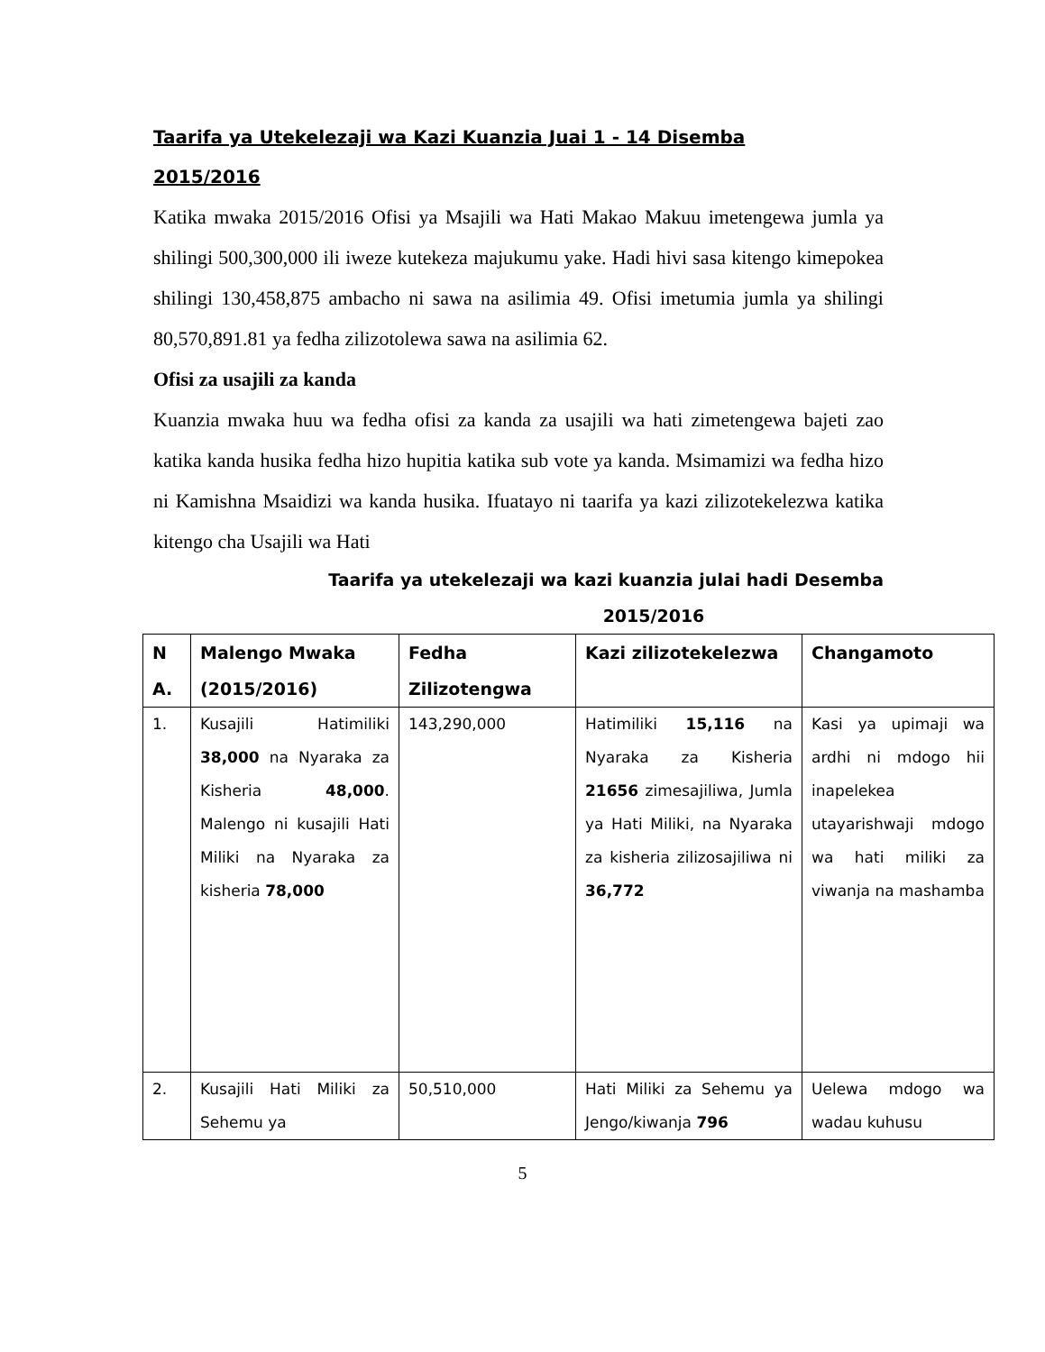Taarifa ya Utekelezaji wa Kazi Kuanzia Juai 1 - 14 Disemba
2015/2016
Katika mwaka 2015/2016 Ofisi ya Msajili wa Hati Makao Makuu imetengewa jumla ya shilingi 500,300,000 ili iweze kutekeza majukumu yake. Hadi hivi sasa kitengo kimepokea shilingi 130,458,875 ambacho ni sawa na asilimia 49. Ofisi imetumia jumla ya shilingi 80,570,891.81 ya fedha zilizotolewa sawa na asilimia 62.
Ofisi za usajili za kanda
Kuanzia mwaka huu wa fedha ofisi za kanda za usajili wa hati zimetengewa bajeti zao katika kanda husika fedha hizo hupitia katika sub vote ya kanda. Msimamizi wa fedha hizo ni Kamishna Msaidizi wa kanda husika. Ifuatayo ni taarifa ya kazi zilizotekelezwa katika kitengo cha Usajili wa Hati
Taarifa ya utekelezaji wa kazi kuanzia julai hadi Desemba
2015/2016
| N A. | Malengo Mwaka (2015/2016) | Fedha Zilizotengwa | Kazi zilizotekelezwa | Changamoto |
| --- | --- | --- | --- | --- |
| 1. | Kusajili Hatimiliki 38,000 na Nyaraka za Kisheria 48,000 . Malengo ni kusajili Hati Miliki na Nyaraka za kisheria 78,000 | 143,290,000 | Hatimiliki 15,116 na Nyaraka za Kisheria 21656 zimesajiliwa, Jumla ya Hati Miliki, na Nyaraka za kisheria zilizosajiliwa ni 36,772 | Kasi ya upimaji wa ardhi ni mdogo hii inapelekea utayarishwaji mdogo wa hati miliki za viwanja na mashamba |
| 2. | Kusajili Hati Miliki za Sehemu ya | 50,510,000 | Hati Miliki za Sehemu ya Jengo/kiwanja 796 | Uelewa mdogo wa wadau kuhusu |
5